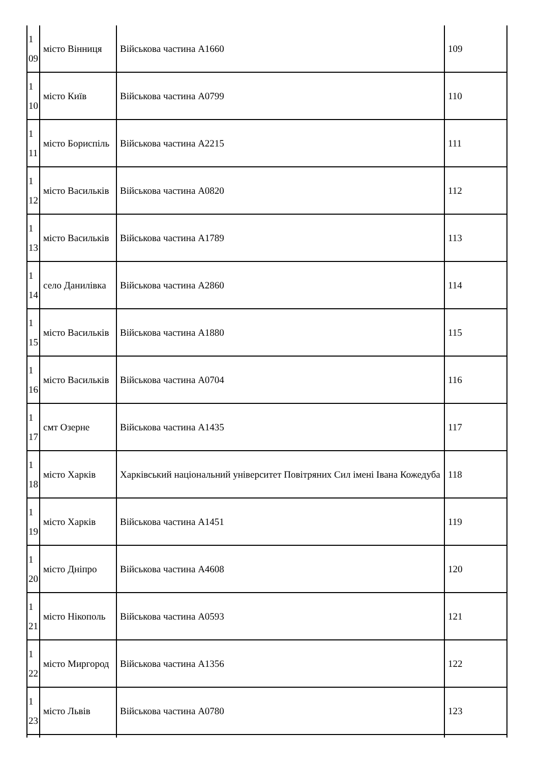| 1 09 | місто Вінниця | Військова частина А1660 | 109 |
| 1 10 | місто Київ | Військова частина А0799 | 110 |
| 1 11 | місто Бориспіль | Військова частина А2215 | 111 |
| 1 12 | місто Васильків | Військова частина А0820 | 112 |
| 1 13 | місто Васильків | Військова частина А1789 | 113 |
| 1 14 | село Данилівка | Військова частина А2860 | 114 |
| 1 15 | місто Васильків | Військова частина А1880 | 115 |
| 1 16 | місто Васильків | Військова частина А0704 | 116 |
| 1 17 | смт Озерне | Військова частина А1435 | 117 |
| 1 18 | місто Харків | Харківський національний університет Повітряних Сил імені Івана Кожедуба | 118 |
| 1 19 | місто Харків | Військова частина А1451 | 119 |
| 1 20 | місто Дніпро | Військова частина А4608 | 120 |
| 1 21 | місто Нікополь | Військова частина А0593 | 121 |
| 1 22 | місто Миргород | Військова частина А1356 | 122 |
| 1 23 | місто Львів | Військова частина А0780 | 123 |